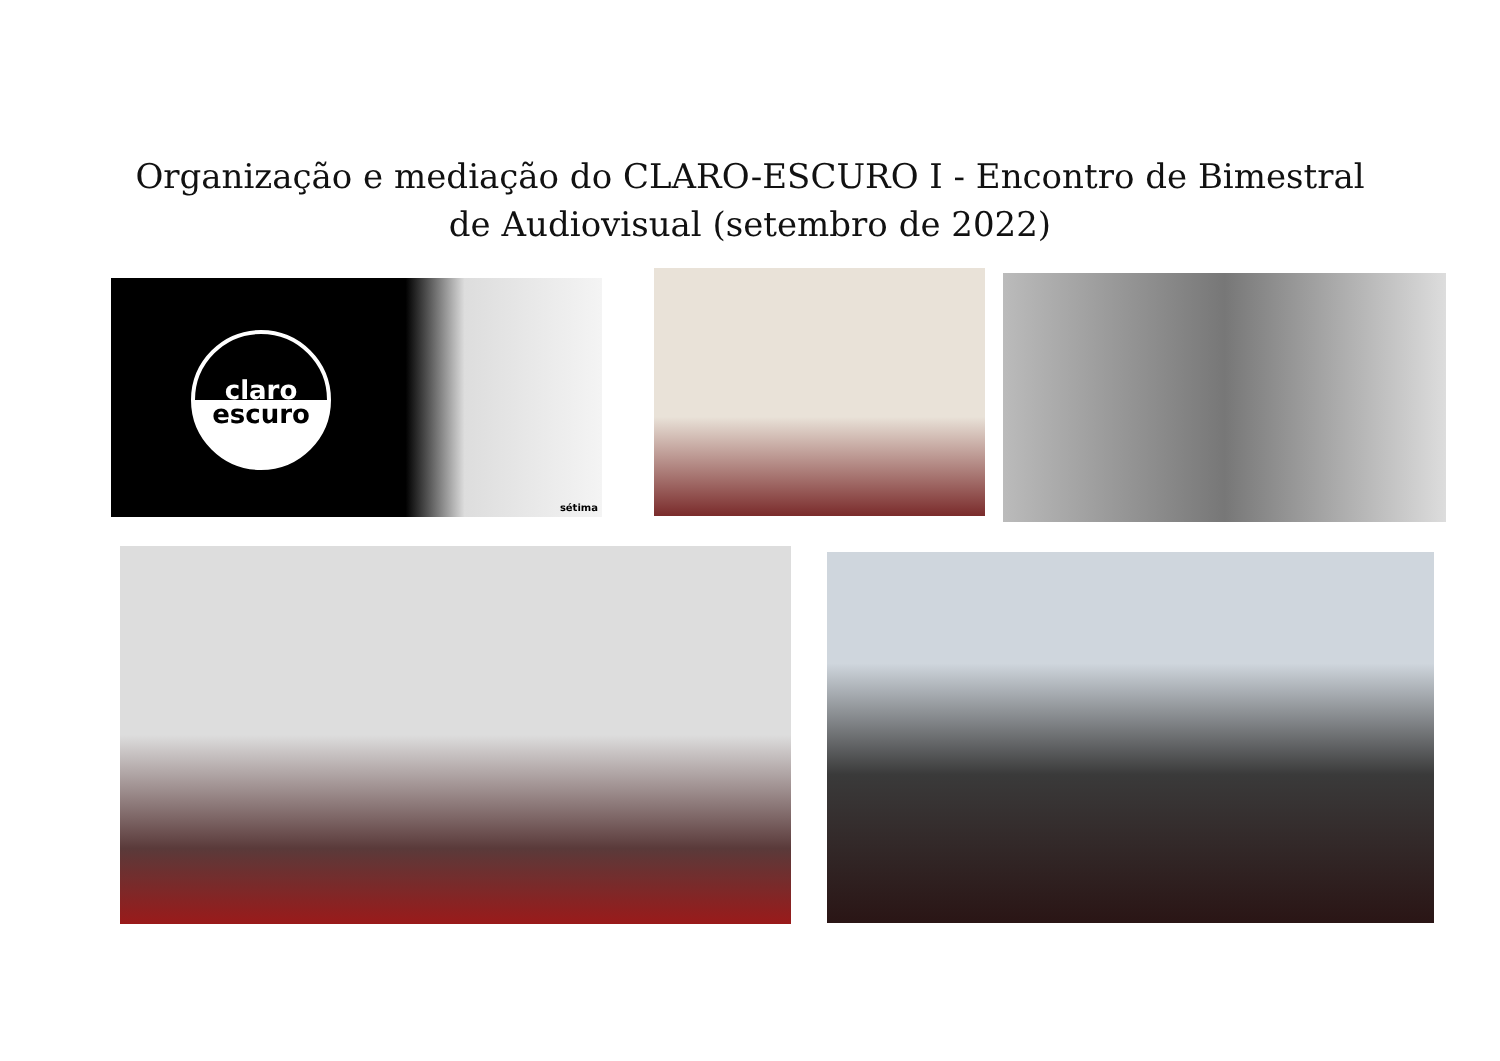Organização e mediação do CLARO-ESCURO I - Encontro de Bimestral
de Audiovisual (setembro de 2022)
claro
escuro
sétima